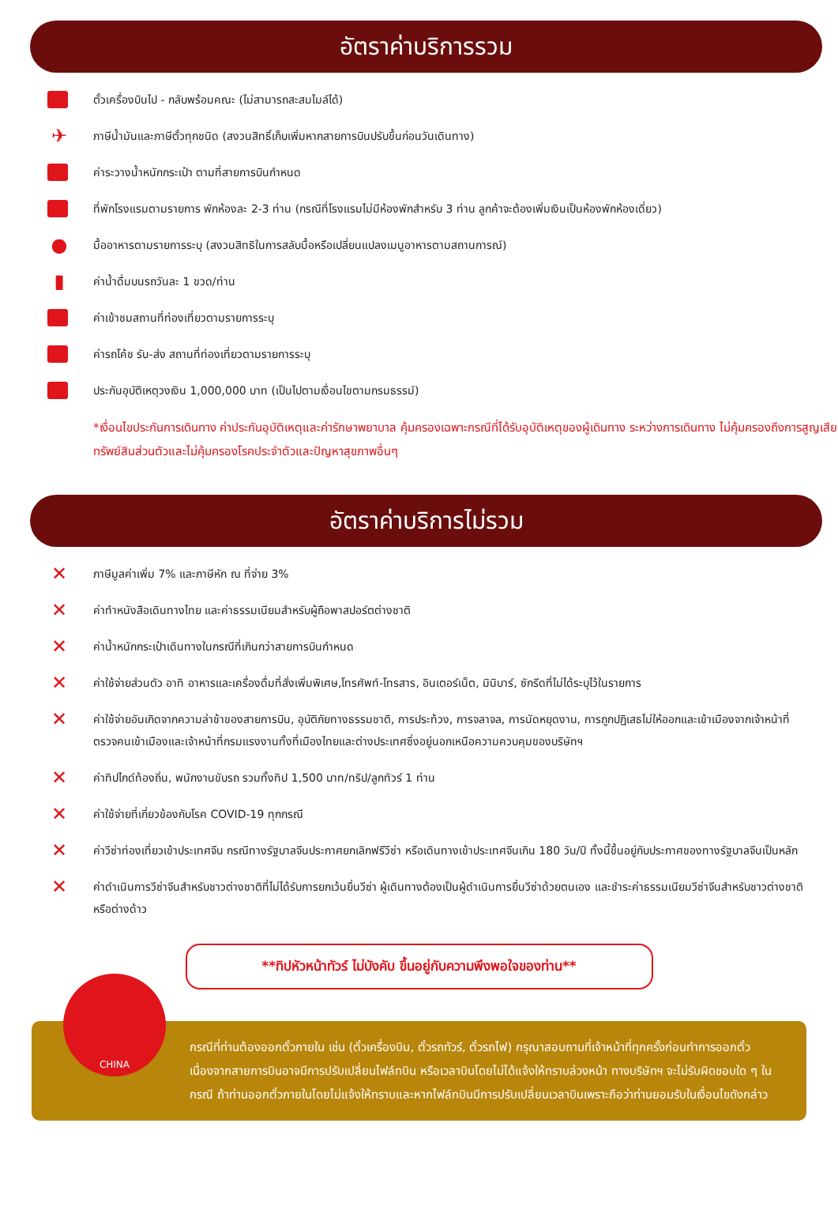อัตราค่าบริการรวม
ตั๋วเครื่องบินไป - กลับพร้อมคณะ (ไม่สามารถสะสมไมล์ได้)
✈
ภาษีน้ำมันและภาษีตั๋วทุกชนิด (สงวนสิทธิ์เก็บเพิ่มหากสายการบินปรับขึ้นก่อนวันเดินทาง)
ค่าระวางน้ำหนักกระเป๋า ตามที่สายการบินกำหนด
ที่พักโรงแรมตามรายการ พักห้องละ 2-3 ท่าน (กรณีที่โรงแรมไม่มีห้องพักสำหรับ 3 ท่าน ลูกค้าจะต้องเพิ่มเงินเป็นห้องพักห้องเดี่ยว)
●
มื้ออาหารตามรายการระบุ (สงวนสิทธิในการสลับมื้อหรือเปลี่ยนแปลงเมนูอาหารตามสถานการณ์)
▮
ค่าน้ำดื่มบนรถวันละ 1 ขวด/ท่าน
ค่าเข้าชมสถานที่ท่องเที่ยวตามรายการระบุ
ค่ารถโค้ช รับ-ส่ง สถานที่ท่องเที่ยวตามรายการระบุ
ประกันอุบัติเหตุวงเงิน 1,000,000 บาท (เป็นไปตามเงื่อนไขตามกรมธรรม์)
*เงื่อนไขประกันการเดินทาง ค่าประกันอุบัติเหตุและค่ารักษาพยาบาล คุ้มครองเฉพาะกรณีที่ได้รับอุบัติเหตุของผู้เดินทาง ระหว่างการเดินทาง ไม่คุ้มครองถึงการสูญเสียทรัพย์สินส่วนตัวและไม่คุ้มครองโรคประจำตัวและปัญหาสุขภาพอื่นๆ
อัตราค่าบริการไม่รวม
✕
ภาษีมูลค่าเพิ่ม 7% และภาษีหัก ณ ที่จ่าย 3%
✕
ค่าทำหนังสือเดินทางไทย และค่าธรรมเนียมสำหรับผู้ถือพาสปอร์ตต่างชาติ
✕
ค่าน้ำหนักกระเป๋าเดินทางในกรณีที่เกินกว่าสายการบินกำหนด
✕
ค่าใช้จ่ายส่วนตัว อาทิ อาหารและเครื่องดื่มที่สั่งเพิ่มพิเศษ,โทรศัพท์-โทรสาร, อินเตอร์เน็ต, มินิบาร์, ซักรีดที่ไม่ได้ระบุไว้ในรายการ
✕
ค่าใช้จ่ายอันเกิดจากความล่าช้าของสายการบิน, อุบัติภัยทางธรรมชาติ, การประท้วง, การจลาจล, การนัดหยุดงาน, การถูกปฏิเสธไม่ให้ออกและเข้าเมืองจากเจ้าหน้าที่ตรวจคนเข้าเมืองและเจ้าหน้าที่กรมแรงงานทั้งที่เมืองไทยและต่างประเทศซึ่งอยู่นอกเหนือความควบคุมของบริษัทฯ
✕
ค่าทิปไกด์ท้องถิ่น, พนักงานขับรถ รวมทั้งทิป 1,500 บาท/ทริป/ลูกทัวร์ 1 ท่าน
✕
ค่าใช้จ่ายที่เกี่ยวข้องกับโรค COVID-19 ทุกกรณี
✕
ค่าวีซ่าท่องเที่ยวเข้าประเทศจีน กรณีทางรัฐบาลจีนประกาศยกเลิกฟรีวีซ่า หรือเดินทางเข้าประเทศจีนเกิน 180 วัน/ปี ทั้งนี้ขึ้นอยู่กับประกาศของทางรัฐบาลจีนเป็นหลัก
✕
ค่าดำเนินการวีซ่าจีนสำหรับชาวต่างชาติที่ไม่ได้รับการยกเว้นยื่นวีซ่า ผู้เดินทางต้องเป็นผู้ดำเนินการยื่นวีซ่าด้วยตนเอง และชำระค่าธรรมเนียมวีซ่าจีนสำหรับชาวต่างชาติหรือต่างด้าว
**ทิปหัวหน้าทัวร์ ไม่บังคับ ขึ้นอยู่กับความพึงพอใจของท่าน**
CHINA
กรณีที่ท่านต้องออกตั๋วภายใน เช่น (ตั๋วเครื่องบิน, ตั๋วรถทัวร์, ตั๋วรถไฟ) กรุณาสอบถามที่เจ้าหน้าที่ทุกครั้งก่อนทำการออกตั๋ว เนื่องจากสายการบินอาจมีการปรับเปลี่ยนไฟล์ทบิน หรือเวลาบินโดยไม่ได้แจ้งให้ทราบล่วงหน้า ทางบริษัทฯ จะไม่รับผิดชอบใด ๆ ในกรณี ถ้าท่านออกตั๋วภายในโดยไม่แจ้งให้ทราบและหากไฟล์ทบินมีการปรับเปลี่ยนเวลาบินเพราะถือว่าท่านยอมรับในเงื่อนไขดังกล่าว